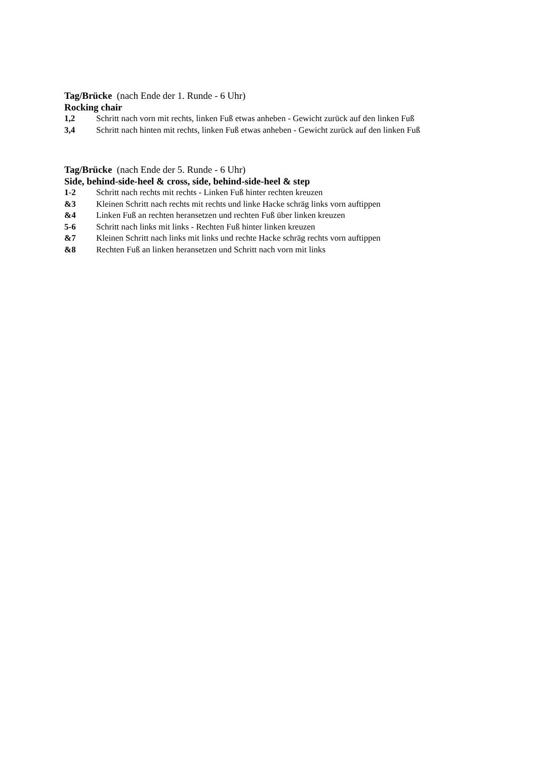Tag/Brücke (nach Ende der 1. Runde - 6 Uhr)
Rocking chair
1,2 Schritt nach vorn mit rechts, linken Fuß etwas anheben - Gewicht zurück auf den linken Fuß
3,4 Schritt nach hinten mit rechts, linken Fuß etwas anheben - Gewicht zurück auf den linken Fuß
Tag/Brücke (nach Ende der 5. Runde - 6 Uhr)
Side, behind-side-heel & cross, side, behind-side-heel & step
1-2 Schritt nach rechts mit rechts - Linken Fuß hinter rechten kreuzen
&3 Kleinen Schritt nach rechts mit rechts und linke Hacke schräg links vorn auftippen
&4 Linken Fuß an rechten heransetzen und rechten Fuß über linken kreuzen
5-6 Schritt nach links mit links - Rechten Fuß hinter linken kreuzen
&7 Kleinen Schritt nach links mit links und rechte Hacke schräg rechts vorn auftippen
&8 Rechten Fuß an linken heransetzen und Schritt nach vorn mit links